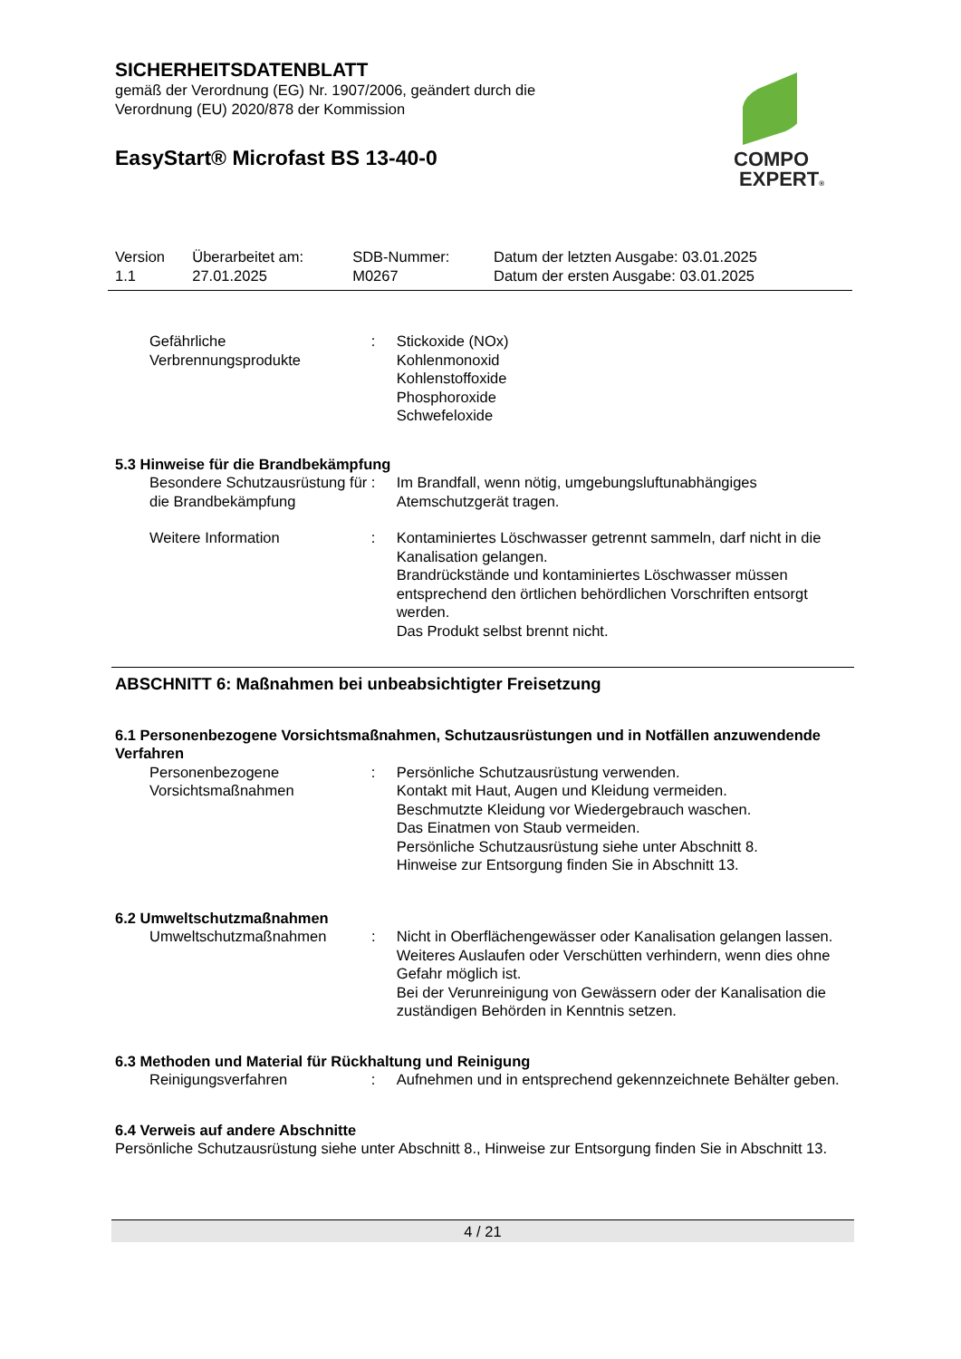SICHERHEITSDATENBLATT
gemäß der Verordnung (EG) Nr. 1907/2006, geändert durch die
Verordnung (EU) 2020/878 der Kommission
EasyStart® Microfast BS 13-40-0
COMPO
EXPERT®
| Version 1.1 | Überarbeitet am: 27.01.2025 | SDB-Nummer: M0267 | Datum der letzten Ausgabe: 03.01.2025 Datum der ersten Ausgabe: 03.01.2025 |
| Gefährliche Verbrennungsprodukte | : | Stickoxide (NOx) Kohlenmonoxid Kohlenstoffoxide Phosphoroxide Schwefeloxide |
5.3 Hinweise für die Brandbekämpfung
| Besondere Schutzausrüstung für die Brandbekämpfung | : | Im Brandfall, wenn nötig, umgebungsluftunabhängiges Atemschutzgerät tragen. |
| Weitere Information | : | Kontaminiertes Löschwasser getrennt sammeln, darf nicht in die Kanalisation gelangen. Brandrückstände und kontaminiertes Löschwasser müssen entsprechend den örtlichen behördlichen Vorschriften entsorgt werden. Das Produkt selbst brennt nicht. |
ABSCHNITT 6: Maßnahmen bei unbeabsichtigter Freisetzung
6.1 Personenbezogene Vorsichtsmaßnahmen, Schutzausrüstungen und in Notfällen anzuwendende Verfahren
| Personenbezogene Vorsichtsmaßnahmen | : | Persönliche Schutzausrüstung verwenden. Kontakt mit Haut, Augen und Kleidung vermeiden. Beschmutzte Kleidung vor Wiedergebrauch waschen. Das Einatmen von Staub vermeiden. Persönliche Schutzausrüstung siehe unter Abschnitt 8. Hinweise zur Entsorgung finden Sie in Abschnitt 13. |
6.2 Umweltschutzmaßnahmen
| Umweltschutzmaßnahmen | : | Nicht in Oberflächengewässer oder Kanalisation gelangen lassen. Weiteres Auslaufen oder Verschütten verhindern, wenn dies ohne Gefahr möglich ist. Bei der Verunreinigung von Gewässern oder der Kanalisation die zuständigen Behörden in Kenntnis setzen. |
6.3 Methoden und Material für Rückhaltung und Reinigung
| Reinigungsverfahren | : | Aufnehmen und in entsprechend gekennzeichnete Behälter geben. |
6.4 Verweis auf andere Abschnitte
Persönliche Schutzausrüstung siehe unter Abschnitt 8., Hinweise zur Entsorgung finden Sie in Abschnitt 13.
4 / 21